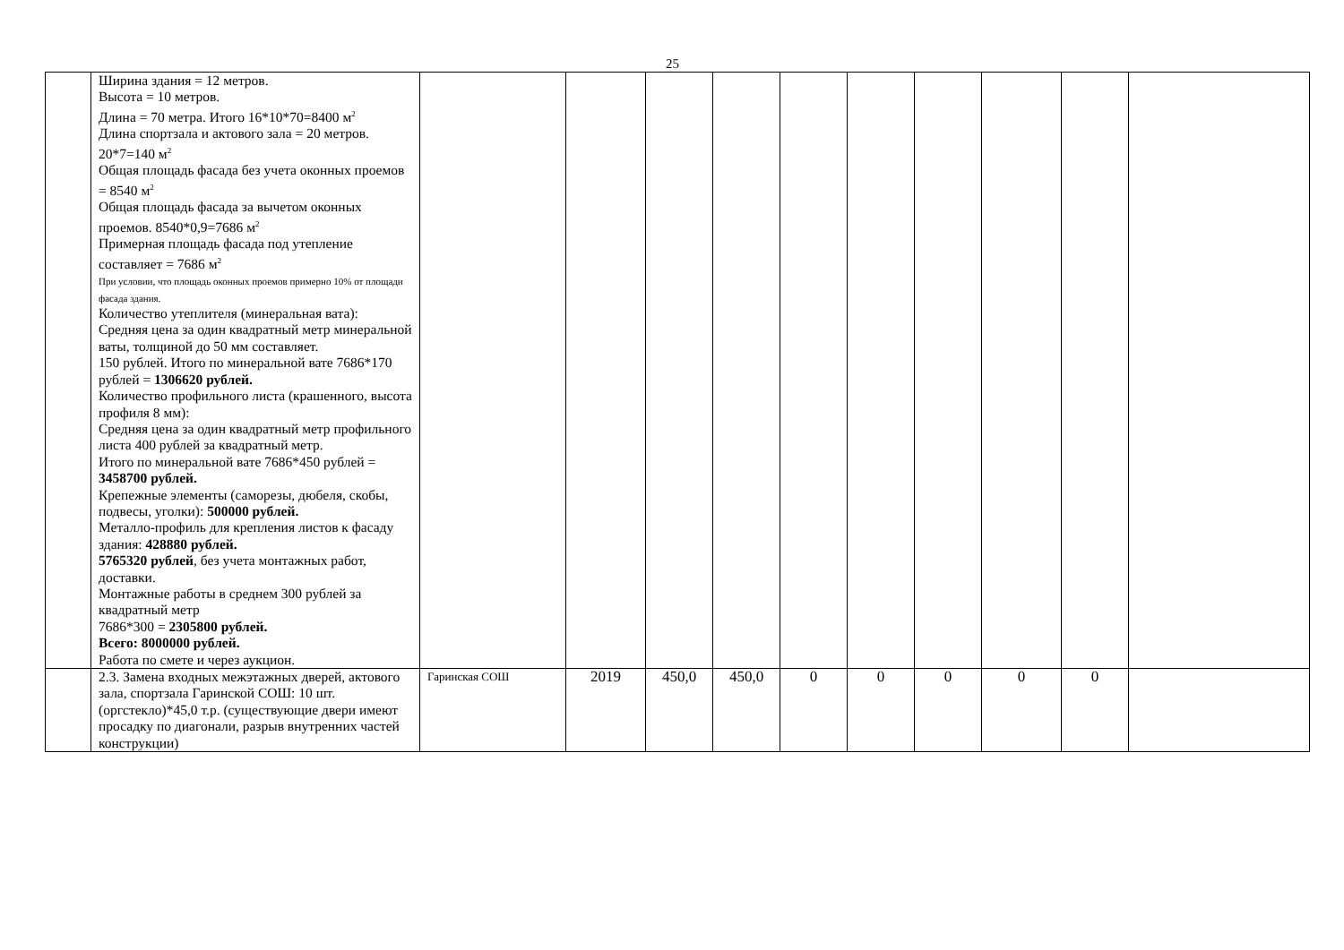25
| | Ширина здания = 12 метров. Высота = 10 метров. Длина = 70 метра. Итого 16*10*70=8400 м<sup>2</sup> Длина спортзала и актового зала = 20 метров. 20*7=140 м<sup>2</sup> Общая площадь фасада без учета оконных проемов = 8540 м<sup>2</sup> Общая площадь фасада за вычетом оконных проемов. 8540*0,9=7686 м<sup>2</sup> Примерная площадь фасада под утепление составляет = 7686 м<sup>2</sup> При условии, что площадь оконных проемов примерно 10% от площади фасада здания. Количество утеплителя (минеральная вата): Средняя цена за один квадратный метр минеральной ваты, толщиной до 50 мм составляет. 150 рублей. Итого по минеральной вате 7686*170 рублей = 1306620 рублей. Количество профильного листа (крашенного, высота профиля 8 мм): Средняя цена за один квадратный метр профильного листа 400 рублей за квадратный метр. Итого по минеральной вате 7686*450 рублей = 3458700 рублей. Крепежные элементы (саморезы, дюбеля, скобы, подвесы, уголки): 500000 рублей. Металло-профиль для крепления листов к фасаду здания: 428880 рублей. 5765320 рублей , без учета монтажных работ, доставки. Монтажные работы в среднем 300 рублей за квадратный метр 7686*300 = 2305800 рублей. Всего: 8000000 рублей. Работа по смете и через аукцион. | | | | | | | | | | |
| | 2.3. Замена входных межэтажных дверей, актового зала, спортзала Гаринской СОШ: 10 шт.(оргстекло)*45,0 т.р. (существующие двери имеют просадку по диагонали, разрыв внутренних частей конструкции) | Гаринская СОШ | 2019 | 450,0 | 450,0 | 0 | 0 | 0 | 0 | 0 | |